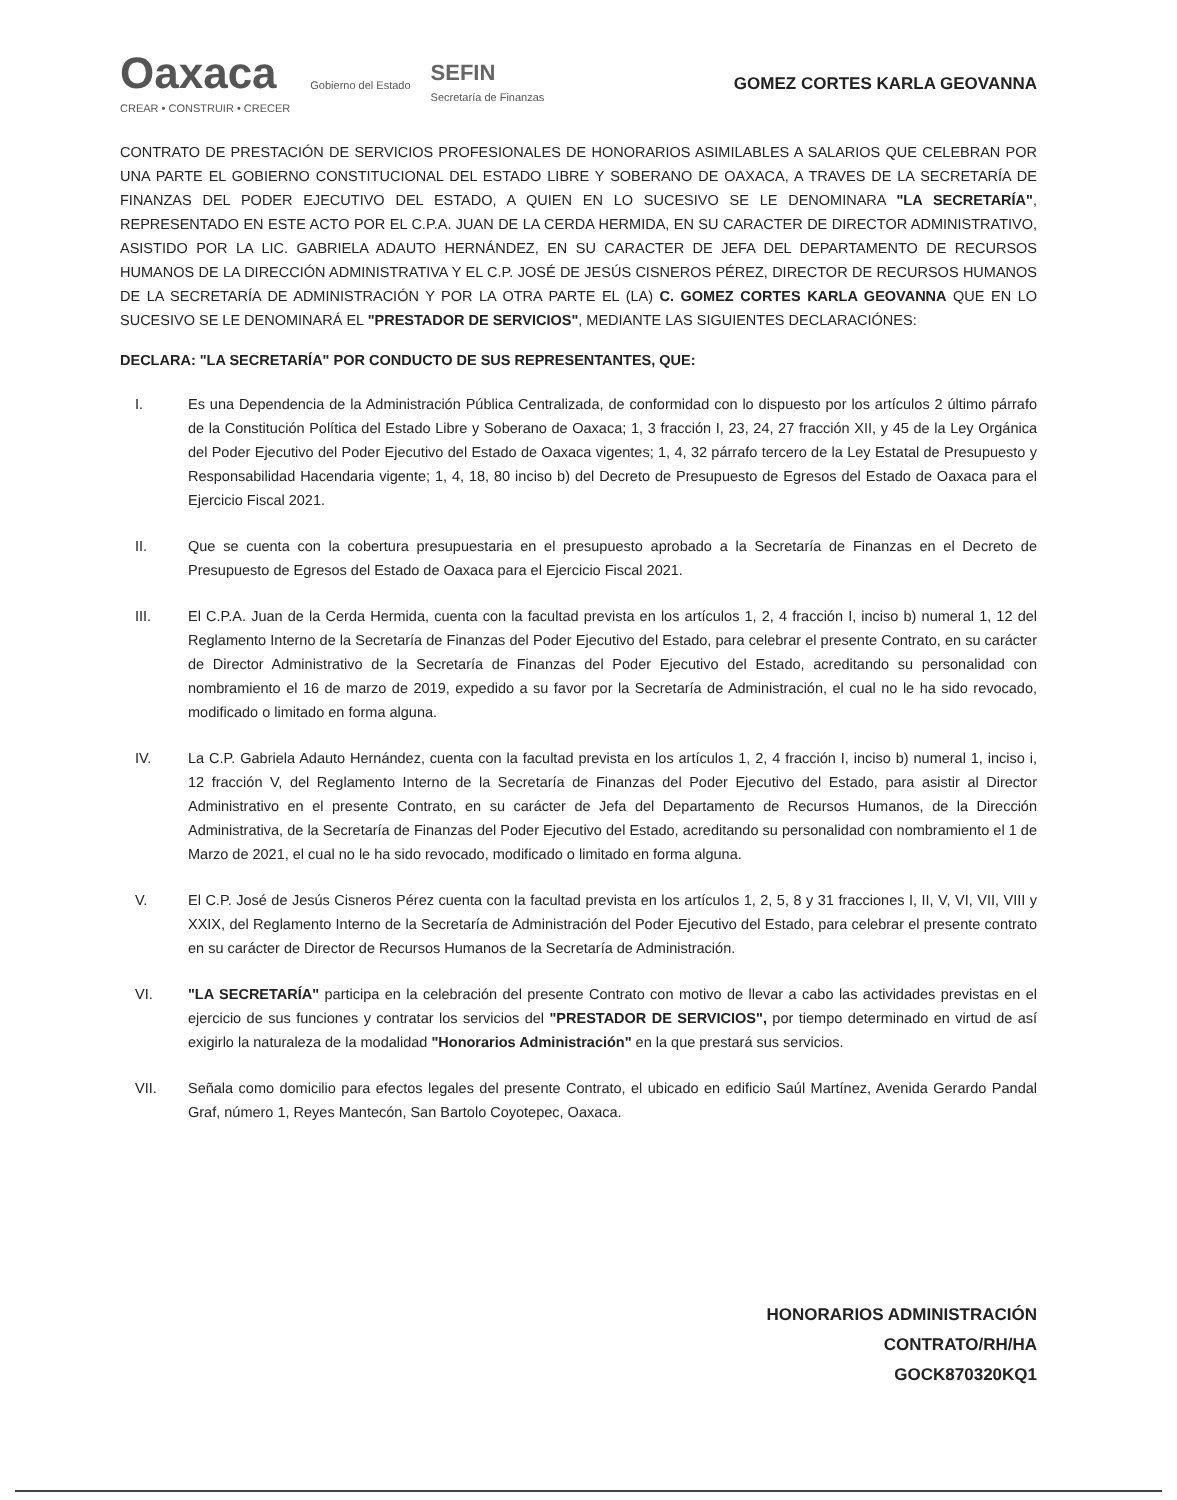Oaxaca
CREAR • CONSTRUIR • CRECER
Gobierno del Estado
SEFIN
Secretaría de Finanzas
GOMEZ CORTES KARLA GEOVANNA
CONTRATO DE PRESTACIÓN DE SERVICIOS PROFESIONALES DE HONORARIOS ASIMILABLES A SALARIOS QUE CELEBRAN POR UNA PARTE EL GOBIERNO CONSTITUCIONAL DEL ESTADO LIBRE Y SOBERANO DE OAXACA, A TRAVES DE LA SECRETARÍA DE FINANZAS DEL PODER EJECUTIVO DEL ESTADO, A QUIEN EN LO SUCESIVO SE LE DENOMINARA "LA SECRETARÍA", REPRESENTADO EN ESTE ACTO POR EL C.P.A. JUAN DE LA CERDA HERMIDA, EN SU CARACTER DE DIRECTOR ADMINISTRATIVO, ASISTIDO POR LA LIC. GABRIELA ADAUTO HERNÁNDEZ, EN SU CARACTER DE JEFA DEL DEPARTAMENTO DE RECURSOS HUMANOS DE LA DIRECCIÓN ADMINISTRATIVA Y EL C.P. JOSÉ DE JESÚS CISNEROS PÉREZ, DIRECTOR DE RECURSOS HUMANOS DE LA SECRETARÍA DE ADMINISTRACIÓN Y POR LA OTRA PARTE EL (LA) C. GOMEZ CORTES KARLA GEOVANNA QUE EN LO SUCESIVO SE LE DENOMINARÁ EL "PRESTADOR DE SERVICIOS", MEDIANTE LAS SIGUIENTES DECLARACIÓNES:
DECLARA: "LA SECRETARÍA" POR CONDUCTO DE SUS REPRESENTANTES, QUE:
I. Es una Dependencia de la Administración Pública Centralizada, de conformidad con lo dispuesto por los artículos 2 último párrafo de la Constitución Política del Estado Libre y Soberano de Oaxaca; 1, 3 fracción I, 23, 24, 27 fracción XII, y 45 de la Ley Orgánica del Poder Ejecutivo del Poder Ejecutivo del Estado de Oaxaca vigentes; 1, 4, 32 párrafo tercero de la Ley Estatal de Presupuesto y Responsabilidad Hacendaria vigente; 1, 4, 18, 80 inciso b) del Decreto de Presupuesto de Egresos del Estado de Oaxaca para el Ejercicio Fiscal 2021.
II. Que se cuenta con la cobertura presupuestaria en el presupuesto aprobado a la Secretaría de Finanzas en el Decreto de Presupuesto de Egresos del Estado de Oaxaca para el Ejercicio Fiscal 2021.
III. El C.P.A. Juan de la Cerda Hermida, cuenta con la facultad prevista en los artículos 1, 2, 4 fracción I, inciso b) numeral 1, 12 del Reglamento Interno de la Secretaría de Finanzas del Poder Ejecutivo del Estado, para celebrar el presente Contrato, en su carácter de Director Administrativo de la Secretaría de Finanzas del Poder Ejecutivo del Estado, acreditando su personalidad con nombramiento el 16 de marzo de 2019, expedido a su favor por la Secretaría de Administración, el cual no le ha sido revocado, modificado o limitado en forma alguna.
IV. La C.P. Gabriela Adauto Hernández, cuenta con la facultad prevista en los artículos 1, 2, 4 fracción I, inciso b) numeral 1, inciso i, 12 fracción V, del Reglamento Interno de la Secretaría de Finanzas del Poder Ejecutivo del Estado, para asistir al Director Administrativo en el presente Contrato, en su carácter de Jefa del Departamento de Recursos Humanos, de la Dirección Administrativa, de la Secretaría de Finanzas del Poder Ejecutivo del Estado, acreditando su personalidad con nombramiento el 1 de Marzo de 2021, el cual no le ha sido revocado, modificado o limitado en forma alguna.
V. El C.P. José de Jesús Cisneros Pérez cuenta con la facultad prevista en los artículos 1, 2, 5, 8 y 31 fracciones I, II, V, VI, VII, VIII y XXIX, del Reglamento Interno de la Secretaría de Administración del Poder Ejecutivo del Estado, para celebrar el presente contrato en su carácter de Director de Recursos Humanos de la Secretaría de Administración.
VI. "LA SECRETARÍA" participa en la celebración del presente Contrato con motivo de llevar a cabo las actividades previstas en el ejercicio de sus funciones y contratar los servicios del "PRESTADOR DE SERVICIOS", por tiempo determinado en virtud de así exigirlo la naturaleza de la modalidad "Honorarios Administración" en la que prestará sus servicios.
VII. Señala como domicilio para efectos legales del presente Contrato, el ubicado en edificio Saúl Martínez, Avenida Gerardo Pandal Graf, número 1, Reyes Mantecón, San Bartolo Coyotepec, Oaxaca.
HONORARIOS ADMINISTRACIÓN
CONTRATO/RH/HA
GOCK870320KQ1